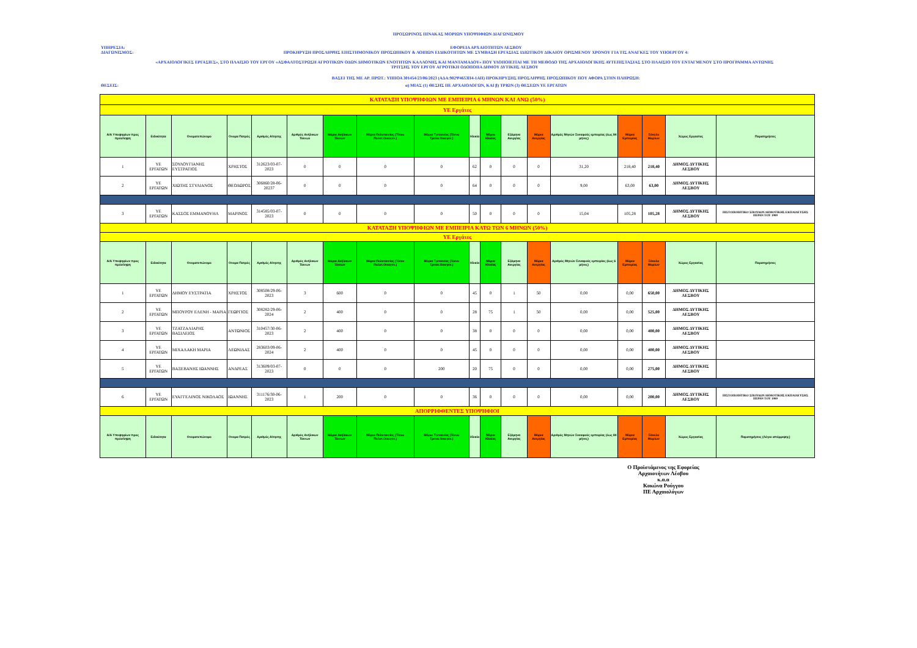ΠΡΟΣΩΡΙΝΟΣ ΠΙΝΑΚΑΣ ΜΟΡΙΩΝ ΥΠΟΨΗΦΙΩΝ ΔΙΑΓΩΝΙΣΜΟΥ
ΥΠΗΡΕΣΙΑ: ΕΦΟΡΕΙΑ ΑΡΧΑΙΟΤΗΤΩΝ ΛΕΣΒΟΥ
ΔΙΑΓΩΝΙΣΜΟΣ: ΠΡΟΚΗΡΥΞΗ ΠΡΟΣΛΗΨΗΣ ΕΠΙΣΤΗΜΟΝΙΚΟΥ ΠΡΟΣΩΠΙΚΟΥ & ΛΟΙΠΩΝ ΕΙΔΙΚΟΤΗΤΩΝ ΜΕ ΣΥΜΒΑΣΗ ΕΡΓΑΣΙΑΣ ΙΔΙΩΤΙΚΟΥ ΔΙΚΑΙΟΥ ΟΡΙΣΜΕΝΟΥ ΧΡΟΝΟΥ ΓΙΑ ΤΙΣ ΑΝΑΓΚΕΣ ΤΟΥ ΥΠΟΕΡΓΟΥ 4:
«ΑΡΧΑΙΟΛΟΓΙΚΕΣ ΕΡΓΑΣΙΕΣ», ΣΤΟ ΠΛΑΙΣΙΟ ΤΟΥ ΕΡΓΟΥ «ΑΣΦΑΛΤΟΣΤΡΩΣΗ ΑΓΡΟΤΙΚΩΝ ΟΔΩΝ ΔΗΜΟΤΙΚΩΝ ΕΝΟΤΗΤΩΝ ΚΑΛΛΟΝΗΣ ΚΑΙ ΜΑΝΤΑΜΑΔΟΥ» ΠΟΥ ΥΛΟΠΟΙΕΙΤΑΙ ΜΕ ΤΗ ΜΕΘΟΔΟ ΤΗΣ ΑΡΧΑΙΟΛΟΓΙΚΗΣ ΑΥΤΕΠΙΣΤΑΣΙΑΣ ΣΤΟ ΠΛΑΙΣΙΟ ΤΟΥ ΕΝΤΑΓΜΕΝΟΥ ΣΤΟ ΠΡΟΓΡΑΜΜΑ ΑΝΤΩΝΗΣ ΤΡΙΤΣΗΣ ΤΟΥ ΕΡΓΟΥ ΑΓΡΟΤΙΚΗ ΟΔΟΠΟΙΙΑ ΔΗΜΟΥ ΔΥΤΙΚΗΣ ΛΕΣΒΟΥ
ΒΑΣΕΙ ΤΗΣ ΜΕ ΑΡ. ΠΡΩΤ.: ΥΠΠΟΑ 301454/23/06/2023 (ΑΔΑ:902Ψ4653Π4-1ΑΠ) ΠΡΟΚΗΡΥΞΗΣ ΠΡΟΣΛΗΨΗΣ ΠΡΟΣΩΠΙΚΟΥ ΠΟΥ ΑΦΟΡΑ ΣΤΗΝ ΠΛΗΡΩΣΗ:
ΘΕΣΕΙΣ: α) ΜΙΑΣ (1) ΘΕΣΗΣ ΠΕ ΑΡΧΑΙΟΛΟΓΩΝ, ΚΑΙ β) ΤΡΙΩΝ (3) ΘΕΣΕΩΝ ΥΕ ΕΡΓΑΤΩΝ
| ΚΑΤΑΤΑΞΗ ΥΠΟΨΗΦΙΩΝ ΜΕ ΕΜΠΕΙΡΙΑ 6 ΜΗΝΩΝ ΚΑΙ ΑΝΩ (50%) | | | | | | | | | | | | | | | | | |
| ΥΕ Εργάτες | | | | | | | | | | | | | | | | | |
| Α/Α Υποψηφίων προς πρόσληψη | Ειδικότητα | Ονοματεπώνυμο | Ονομα Πατρός | Αριθμός Αίτησης | Αριθμός Ανήλικων Τέκνων | Μόρια Ανήλικων Τέκνων | Μόρια Πολυτεκνίας (Τέκνο Πολυτ.Οικογεν.) | Μόρια Τριτεκνίας (Τέκνο Τριτεκ.Οικογεν.) | Ηλικία | Μόρια Ηλικίας | Εξάμηνα Ανεργίας | Μόρια Ανεργίας | Αριθμός Μηνών Συναφούς εμπειρίας (έως 84 μήνες) | Μόρια Εμπειρίας | Σύνολο Μορίων | Χώρος Εργασίας | Παρατηρήσεις |
| 1 | ΥΕ ΕΡΓΑΤΩΝ | ΣΟΥΛΟΥΓΙΑΝΗΣ ΕΥΣΤΡΑΤΙΟΣ | ΧΡΗΣΤΟΣ | 312623/03-07-2023 | 0 | 0 | 0 | 0 | 62 | 0 | 0 | 0 | 31,20 | 218,40 | 218,40 | ΔΗΜΟΣ ΔΥΤΙΚΗΣ ΛΕΣΒΟΥ | |
| 2 | ΥΕ ΕΡΓΑΤΩΝ | ΧΙΩΤΗΣ ΣΤΥΛΙΑΝΟΣ | ΘΕΟΔΩΡΟΣ | 306860/28-06-20237 | 0 | 0 | 0 | 0 | 64 | 0 | 0 | 0 | 9,00 | 63,00 | 63,00 | ΔΗΜΟΣ ΔΥΤΙΚΗΣ ΛΕΣΒΟΥ | |
| 3 | ΥΕ ΕΡΓΑΤΩΝ | ΚΑΣΣΟΣ ΕΜΜΑΝΟΥΗΛ | ΜΑΡΙΝΟΣ | 314585/03-07-2023 | 0 | 0 | 0 | 0 | 50 | 0 | 0 | 0 | 15,04 | 105,28 | 105,28 | ΔΗΜΟΣ ΔΥΤΙΚΗΣ ΛΕΣΒΟΥ | ΠΙΣΤΟΠΟΙΗΤΙΚΟ ΣΠΟΥΔΩΝ ΔΗΜΟΤΙΚΗΣ ΕΚΠΑΙΔΕΥΣΗΣ ΠΕΡΑΝ ΤΟΥ 1980 |
| ΚΑΤΑΤΑΞΗ ΥΠΟΨΗΦΙΩΝ ΜΕ ΕΜΠΕΙΡΙΑ ΚΑΤΩ ΤΩΝ 6 ΜΗΝΩΝ (50%) | | | | | | | | | | | | | | | | | |
| ΥΕ Εργάτες | | | | | | | | | | | | | | | | | |
| Α/Α Υποψηφίων προς πρόσληψη | Ειδικότητα | Ονοματεπώνυμο | Ονομα Πατρός | Αριθμός Αίτησης | Αριθμός Ανήλικων Τέκνων | Μόρια Ανήλικων Τέκνων | Μόρια Πολυτεκνίας (Τέκνο Πολυτ.Οικογεν.) | Μόρια Τριτεκνίας (Τέκνο Τριτεκ.Οικογεν.) | Ηλικία | Μόρια Ηλικίας | Εξάμηνα Ανεργίας | Μόρια Ανεργίας | Αριθμός Μηνών Συναφούς εμπειρίας (έως 6 μήνες) | Μόρια Εμπειρίας | Σύνολο Μορίων | Χώρος Εργασίας | Παρατηρήσεις |
| 1 | ΥΕ ΕΡΓΑΤΩΝ | ΔΗΜΟΥ ΕΥΣΤΡΑΤΙΑ | ΧΡΗΣΤΟΣ | 308508/29-06-2023 | 3 | 600 | 0 | 0 | 45 | 0 | 1 | 50 | 0,00 | 0,00 | 650,00 | ΔΗΜΟΣ ΔΥΤΙΚΗΣ ΛΕΣΒΟΥ | |
| 2 | ΥΕ ΕΡΓΑΤΩΝ | ΜΠΟΥΡΟΥ ΕΛΕΝΗ - ΜΑΡΙΑ | ΓΕΩΡΓΙΟΣ | 308282/29-06-2024 | 2 | 400 | 0 | 0 | 28 | 75 | 1 | 50 | 0,00 | 0,00 | 525,00 | ΔΗΜΟΣ ΔΥΤΙΚΗΣ ΛΕΣΒΟΥ | |
| 3 | ΥΕ ΕΡΓΑΤΩΝ | ΤΖΑΤΖΑΛΙΑΡΗΣ ΒΑΣΙΛΕΙΟΣ | ΑΝΤΩΝΙΟΣ | 310457/30-06-2023 | 2 | 400 | 0 | 0 | 38 | 0 | 0 | 0 | 0,00 | 0,00 | 400,00 | ΔΗΜΟΣ ΔΥΤΙΚΗΣ ΛΕΣΒΟΥ | |
| 4 | ΥΕ ΕΡΓΑΤΩΝ | ΜΙΧΑΛΑΚΗ ΜΑΡΙΑ | ΛΕΩΝΙΔΑΣ | 283603/09-06-2024 | 2 | 400 | 0 | 0 | 45 | 0 | 0 | 0 | 0,00 | 0,00 | 400,00 | ΔΗΜΟΣ ΔΥΤΙΚΗΣ ΛΕΣΒΟΥ | |
| 5 | ΥΕ ΕΡΓΑΤΩΝ | ΒΑΞΕΒΑΝΗΣ ΙΩΑΝΝΗΣ | ΑΝΔΡΕΑΣ | 313609/03-07-2023 | 0 | 0 | 0 | 200 | 20 | 75 | 0 | 0 | 0,00 | 0,00 | 275,00 | ΔΗΜΟΣ ΔΥΤΙΚΗΣ ΛΕΣΒΟΥ | |
| 6 | ΥΕ ΕΡΓΑΤΩΝ | ΕΥΑΓΓΕΛΙΝΟΣ ΝΙΚΟΛΑΟΣ | ΙΩΑΝΝΗΣ | 311176/30-06-2023 | 1 | 200 | 0 | 0 | 36 | 0 | 0 | 0 | 0,00 | 0,00 | 200,00 | ΔΗΜΟΣ ΔΥΤΙΚΗΣ ΛΕΣΒΟΥ | ΠΙΣΤΟΠΟΙΗΤΙΚΟ ΣΠΟΥΔΩΝ ΔΗΜΟΤΙΚΗΣ ΕΚΠΑΙΔΕΥΣΗΣ ΠΕΡΑΝ ΤΟΥ 1980 |
| ΑΠΟΡΡΙΦΘΕΝΤΕΣ ΥΠΟΨΗΦΙΟΙ | | | | | | | | | | | | | | | | | |
| Α/Α Υποψηφίων προς πρόσληψη | Ειδικότητα | Ονοματεπώνυμο | Ονομα Πατρός | Αριθμός Αίτησης | Αριθμός Ανήλικων Τέκνων | Μόρια Ανήλικων Τέκνων | Μόρια Πολυτεκνίας (Τέκνο Πολυτ.Οικογεν.) | Μόρια Τριτεκνίας (Τέκνο Τριτεκ.Οικογεν.) | Ηλικία | Μόρια Ηλικίας | Εξάμηνα Ανεργίας | Μόρια Ανεργίας | Αριθμός Μηνών Συναφούς εμπειρίας (έως 84 μήνες) | Μόρια Εμπειρίας | Σύνολο Μορίων | Χώρος Εργασίας | Παρατηρήσεις (Λόγοι απόρριψης) |
Ο Προϊστάμενος της Εφορείας
Αρχαιοτήτων Λέσβου
κ.α.α
Κοκώνα Ρούγγου
ΠΕ Αρχαιολόγων